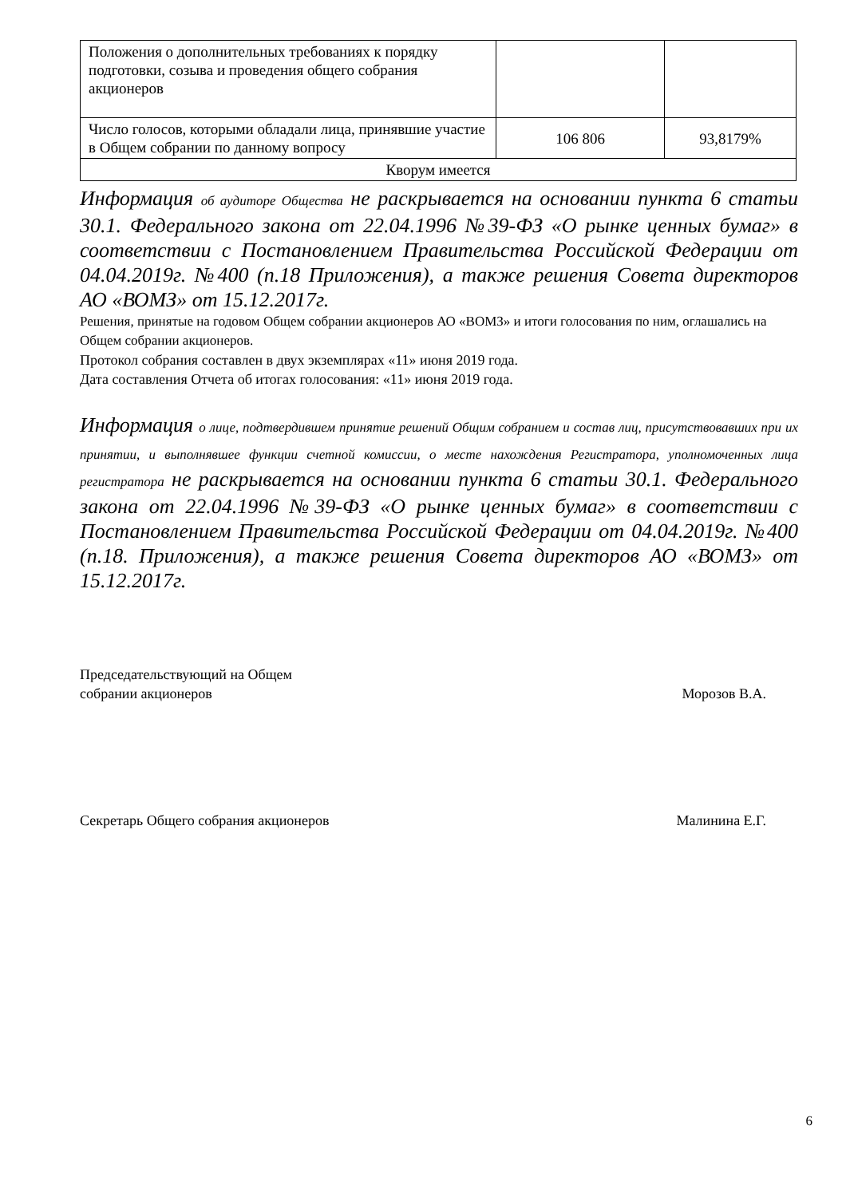| Положения о дополнительных требованиях к порядку подготовки, созыва и проведения общего собрания акционеров | | |
| Число голосов, которыми обладали лица, принявшие участие в Общем собрании по данному вопросу | 106 806 | 93,8179% |
| Кворум имеется | | |
Информация об аудиторе Общества не раскрывается на основании пункта 6 статьи 30.1. Федерального закона от 22.04.1996 №39-ФЗ «О рынке ценных бумаг» в соответствии с Постановлением Правительства Российской Федерации от 04.04.2019г. №400 (п.18 Приложения), а также решения Совета директоров АО «ВОМЗ» от 15.12.2017г.
Решения, принятые на годовом Общем собрании акционеров АО «ВОМЗ» и итоги голосования по ним, оглашались на Общем собрании акционеров.
Протокол собрания составлен в двух экземплярах «11» июня 2019 года.
Дата составления Отчета об итогах голосования: «11» июня 2019 года.
Информация о лице, подтвердившем принятие решений Общим собранием и состав лиц, присутствовавших при их принятии, и выполнявшее функции счетной комиссии, о месте нахождения Регистратора, уполномоченных лица регистратора не раскрывается на основании пункта 6 статьи 30.1. Федерального закона от 22.04.1996 №39-ФЗ «О рынке ценных бумаг» в соответствии с Постановлением Правительства Российской Федерации от 04.04.2019г. №400 (п.18. Приложения), а также решения Совета директоров АО «ВОМЗ» от 15.12.2017г.
Председательствующий на Общем
собрании акционеров
Морозов В.А.
Секретарь Общего собрания акционеров
Малинина Е.Г.
6